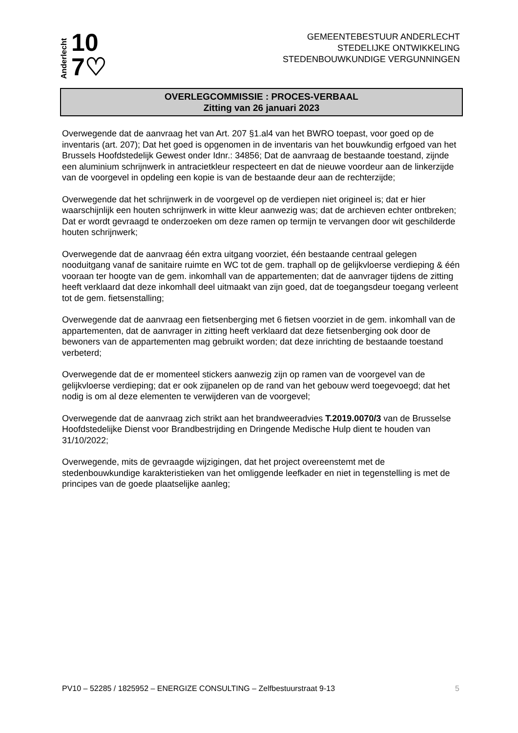Anderlecht
10
7♡
GEMEENTEBESTUUR ANDERLECHT
STEDELIJKE ONTWIKKELING
STEDENBOUWKUNDIGE VERGUNNINGEN
OVERLEGCOMMISSIE : PROCES-VERBAAL
Zitting van 26 januari 2023
Overwegende dat de aanvraag het van Art. 207 §1.al4 van het BWRO toepast, voor goed op de inventaris (art. 207); Dat het goed is opgenomen in de inventaris van het bouwkundig erfgoed van het Brussels Hoofdstedelijk Gewest onder Idnr.: 34856; Dat de aanvraag de bestaande toestand, zijnde een aluminium schrijnwerk in antracietkleur respecteert en dat de nieuwe voordeur aan de linkerzijde van de voorgevel in opdeling een kopie is van de bestaande deur aan de rechterzijde;
Overwegende dat het schrijnwerk in de voorgevel op de verdiepen niet origineel is; dat er hier waarschijnlijk een houten schrijnwerk in witte kleur aanwezig was; dat de archieven echter ontbreken; Dat er wordt gevraagd te onderzoeken om deze ramen op termijn te vervangen door wit geschilderde houten schrijnwerk;
Overwegende dat de aanvraag één extra uitgang voorziet, één bestaande centraal gelegen nooduitgang vanaf de sanitaire ruimte en WC tot de gem. traphall op de gelijkvloerse verdieping & één vooraan ter hoogte van de gem. inkomhall van de appartementen; dat de aanvrager tijdens de zitting heeft verklaard dat deze inkomhall deel uitmaakt van zijn goed, dat de toegangsdeur toegang verleent tot de gem. fietsenstalling;
Overwegende dat de aanvraag een fietsenberging met 6 fietsen voorziet in de gem. inkomhall van de appartementen, dat de aanvrager in zitting heeft verklaard dat deze fietsenberging ook door de bewoners van de appartementen mag gebruikt worden; dat deze inrichting de bestaande toestand verbeterd;
Overwegende dat de er momenteel stickers aanwezig zijn op ramen van de voorgevel van de gelijkvloerse verdieping; dat er ook zijpanelen op de rand van het gebouw werd toegevoegd; dat het nodig is om al deze elementen te verwijderen van de voorgevel;
Overwegende dat de aanvraag zich strikt aan het brandweeradvies T.2019.0070/3 van de Brusselse Hoofdstedelijke Dienst voor Brandbestrijding en Dringende Medische Hulp dient te houden van 31/10/2022;
Overwegende, mits de gevraagde wijzigingen, dat het project overeenstemt met de stedenbouwkundige karakteristieken van het omliggende leefkader en niet in tegenstelling is met de principes van de goede plaatselijke aanleg;
PV10 – 52285 / 1825952 – ENERGIZE CONSULTING – Zelfbestuurstraat 9-13 5